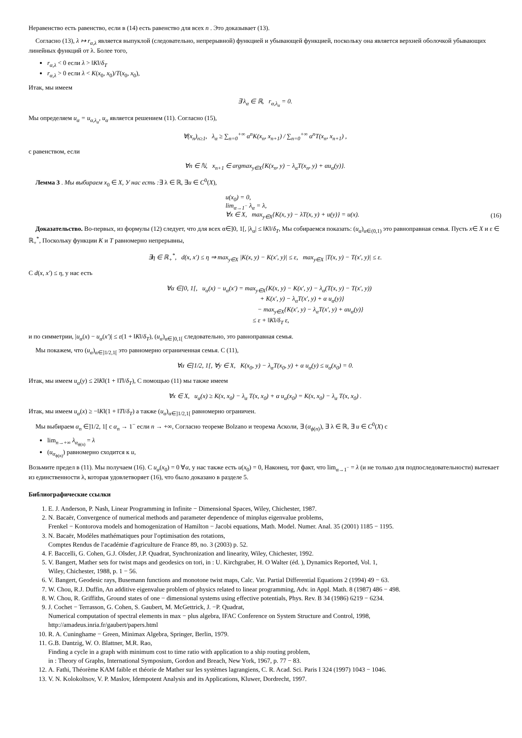Неравенство есть равенство, если в (14) есть равенство для всех n . Это доказывает (13).
Согласно (13), λ ↦ r<sub>α,λ</sub> является выпуклой (следовательно, непрерывной) функцией и убывающей функцией, поскольку она является верхней оболочкой убывающих линейных функций от λ. Более того,
r<sub>α,λ</sub> < 0 если λ > ‖K‖/δ<sub>T</sub>
r<sub>α,λ</sub> > 0 если λ < K(x<sub>0</sub>, x<sub>0</sub>)/T(x<sub>0</sub>, x<sub>0</sub>),
Итак, мы имеем
∃ λ<sub>α</sub> ∈ ℝ, r<sub>α,λ<sub>α</sub></sub> = 0.
Мы определяем u<sub>α</sub> = u<sub>α,λ<sub>α</sub></sub>, u<sub>α</sub> является решением (11). Согласно (15),
∀(x<sub>n</sub>)<sub>n≥1</sub>, λ<sub>α</sub> ≥ ∑<sub>n=0</sub><sup>+∞</sup> α<sup>n</sup>K(x<sub>n</sub>, x<sub>n+1</sub>) / ∑<sub>n=0</sub><sup>+∞</sup> α<sup>n</sup>T(x<sub>n</sub>, x<sub>n+1</sub>) ,
с равенством, если
∀n ∈ ℕ, x<sub>n+1</sub> ∈ argmax<sub>y∈X</sub>{K(x<sub>n</sub>, y) − λ<sub>α</sub>T(x<sub>n</sub>, y) + αu<sub>α</sub>(y)}.
Лемма 3 . Мы выбираем x<sub>0</sub> ∈ X, У нас есть :∃ λ ∈ ℝ, ∃u ∈ C<sup>0</sup>(X),
u(x<sub>0</sub>) = 0,
lim<sub>α→1<sup>−</sup></sub> λ<sub>α</sub> = λ,
∀x ∈ X, max<sub>y∈X</sub>{K(x, y) − λT(x, y) + u(y)} = u(x).
(16)
Доказательство. Во-первых, из формулы (12) следует, что для всех α∈]0, 1[, |λ<sub>α</sub>| ≤ ‖K‖/δ<sub>T</sub>, Мы собираемся показать: (u<sub>α</sub>)<sub>α∈(0,1)</sub> это равноправная семья. Пусть x∈ X и ε ∈ ℝ<sub>+</sub><sup>*</sup>, Поскольку функции K и T равномерно непрерывны,
∃η ∈ ℝ<sub>+</sub><sup>*</sup>, d(x, x′) ≤ η ⇒ max<sub>y∈X</sub> |K(x, y) − K(x′, y)| ≤ ε, max<sub>y∈X</sub> |T(x, y) − T(x′, y)| ≤ ε.
С d(x, x′) ≤ η, у нас есть
∀α ∈]0, 1[, u<sub>α</sub>(x) − u<sub>α</sub>(x′) = max<sub>y∈X</sub>{K(x, y) − K(x′, y) − λ<sub>α</sub>(T(x, y) − T(x′, y))
+ K(x′, y) − λ<sub>α</sub>T(x′, y) + α u<sub>α</sub>(y)}
− max<sub>y∈X</sub>{K(x′, y) − λ<sub>α</sub>T(x′, y) + αu<sub>α</sub>(y)}
≤ ε + ‖K‖/δ<sub>T</sub> ε,
и по симметрии, |u<sub>α</sub>(x) − u<sub>α</sub>(x′)| ≤ ε(1 + ‖K‖/δ<sub>T</sub>), (u<sub>α</sub>)<sub>α∈]0,1[</sub> следовательно, это равноправная семья.
Мы покажем, что (u<sub>α</sub>)<sub>α∈]1/2,1[</sub> это равномерно ограниченная семья. С (11),
∀α ∈]1/2, 1[, ∀y ∈ X, K(x<sub>0</sub>, y) − λ<sub>α</sub>T(x<sub>0</sub>, y) + α u<sub>α</sub>(y) ≤ u<sub>α</sub>(x<sub>0</sub>) = 0.
Итак, мы имеем u<sub>α</sub>(y) ≤ 2‖K‖(1 + ‖T‖/δ<sub>T</sub>), С помощью (11) мы также имеем
∀x ∈ X, u<sub>α</sub>(x) ≥ K(x, x<sub>0</sub>) − λ<sub>α</sub> T(x, x<sub>0</sub>) + α u<sub>α</sub>(x<sub>0</sub>) = K(x, x<sub>0</sub>) − λ<sub>α</sub> T(x, x<sub>0</sub>) .
Итак, мы имеем u<sub>α</sub>(x) ≥ −‖K‖(1 + ‖T‖/δ<sub>T</sub>) а также (u<sub>α</sub>)<sub>α∈]1/2,1[</sub> равномерно ограничен.
Мы выбираем α<sub>n</sub> ∈]1/2, 1[ с α<sub>n</sub> → 1<sup>−</sup> если n → +∞, Согласно теореме Bolzano и теорема Асколи, ∃ (α<sub>ϕ(n)</sub>), ∃ λ ∈ ℝ, ∃ u ∈ C<sup>0</sup>(X) с
lim<sub>n→+∞</sub> λ<sub>α<sub>ϕ(n)</sub></sub> = λ
(u<sub>α<sub>ϕ(n)</sub></sub>) равномерно сходится к u,
Возьмите предел в (11). Мы получаем (16). С u<sub>α</sub>(x<sub>0</sub>) = 0 ∀α, у нас также есть u(x<sub>0</sub>) = 0, Наконец, тот факт, что lim<sub>α→1<sup>−</sup></sub> = λ (и не только для подпоследовательности) вытекает из единственности λ, которая удовлетворяет (16), что было доказано в разделе 5.
Библиографические ссылки
1. E. J. Anderson, P. Nash, Linear Programming in Infinite − Dimensional Spaces, Wiley, Chichester, 1987.
2. N. Bacaër, Convergence of numerical methods and parameter dependence of minplus eigenvalue problems,
Frenkel − Kontorova models and homogenization of Hamilton − Jacobi equations, Math. Model. Numer. Anal. 35 (2001) 1185 − 1195.
3. N. Bacaër, Modèles mathématiques pour l′optimisation des rotations,
Comptes Rendus de l′académie d′agriculture de France 89, no. 3 (2003) p. 52.
4. F. Baccelli, G. Cohen, G.J. Olsder, J.P. Quadrat, Synchronization and linearity, Wiley, Chichester, 1992.
5. V. Bangert, Mather sets for twist maps and geodesics on tori, in : U. Kirchgraber, H. O Walter (éd. ), Dynamics Reported, Vol. 1,
Wiley, Chichester, 1988, p. 1 − 56.
6. V. Bangert, Geodesic rays, Busemann functions and monotone twist maps, Calc. Var. Partial Differential Equations 2 (1994) 49 − 63.
7. W. Chou, R.J. Duffin, An additive eigenvalue problem of physics related to linear programming, Adv. in Appl. Math. 8 (1987) 486 − 498.
8. W. Chou, R. Griffiths, Ground states of one − dimensional systems using effective potentials, Phys. Rev. B 34 (1986) 6219 − 6234.
9. J. Cochet − Terrasson, G. Cohen, S. Gaubert, M. McGettrick, J. −P. Quadrat,
Numerical computation of spectral elements in max − plus algebra, IFAC Conference on System Structure and Control, 1998,
http://amadeus.inria.fr/gaubert/papers.html
10. R. A. Cuninghame − Green, Minimax Algebra, Springer, Berlin, 1979.
11. G.B. Dantzig, W. O. Blattner, M.R. Rao,
Finding a cycle in a graph with minimum cost to time ratio with application to a ship routing problem,
in : Theory of Graphs, International Symposium, Gordon and Breach, New York, 1967, p. 77 − 83.
12. A. Fathi, Théorème KAM faible et théorie de Mather sur les systèmes lagrangiens, C. R. Acad. Sci. Paris I 324 (1997) 1043 − 1046.
13. V. N. Kolokoltsov, V. P. Maslov, Idempotent Analysis and its Applications, Kluwer, Dordrecht, 1997.